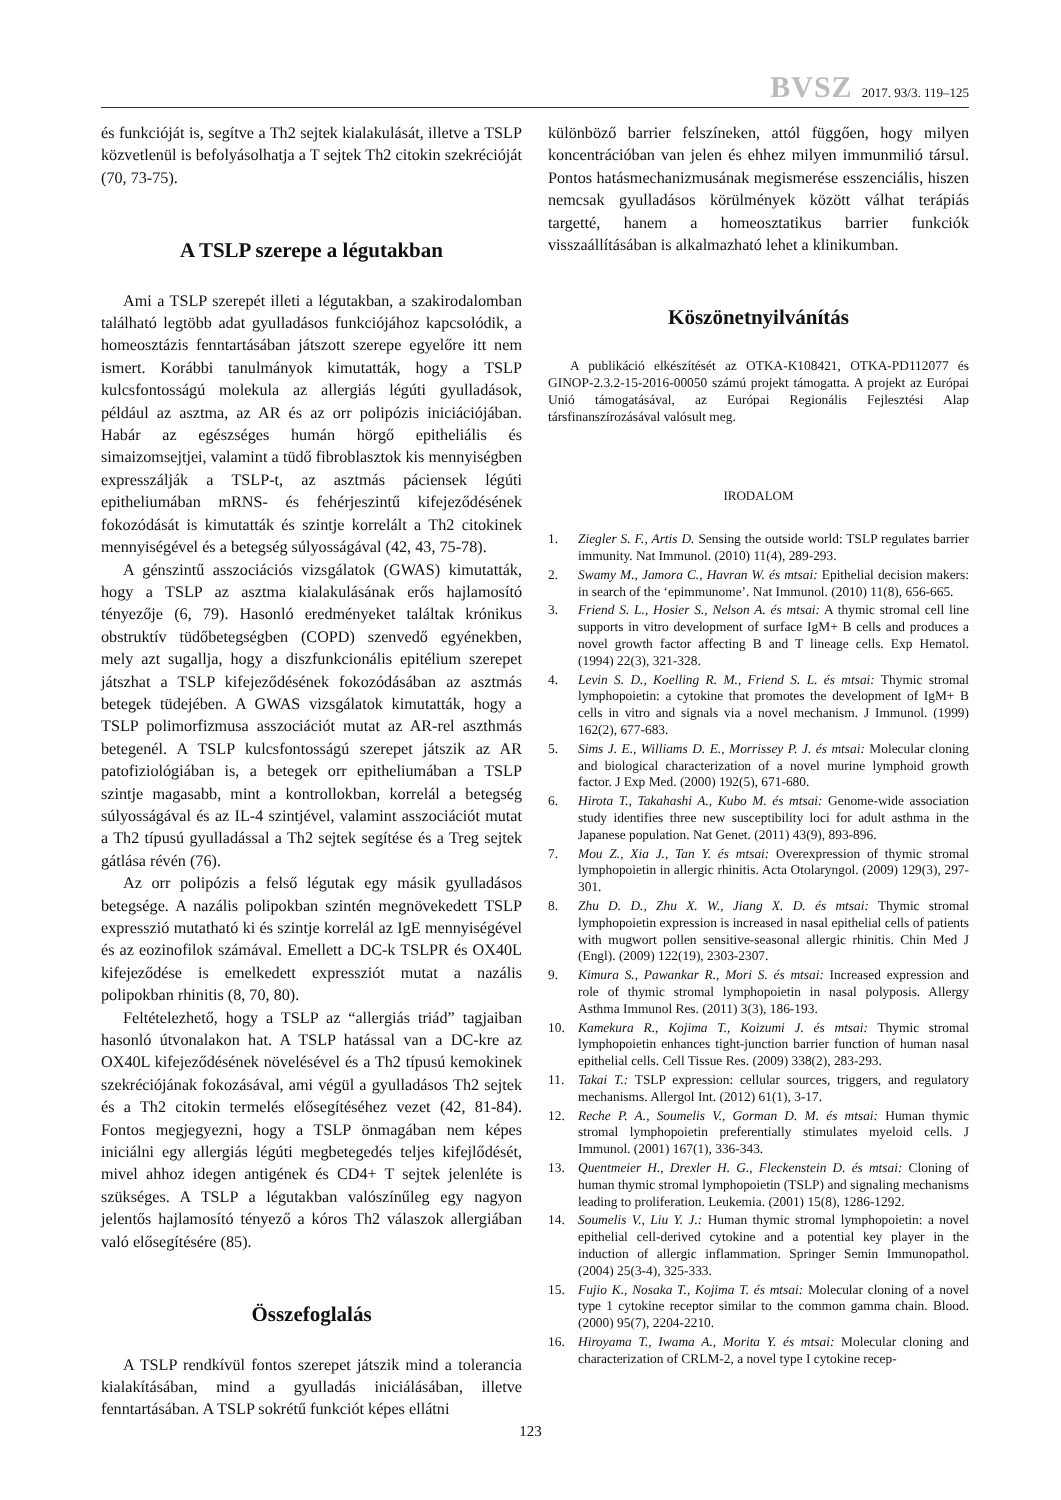BVSZ 2017. 93/3. 119–125
és funkcióját is, segítve a Th2 sejtek kialakulását, illetve a TSLP közvetlenül is befolyásolhatja a T sejtek Th2 citokin szekrécióját (70, 73-75).
A TSLP szerepe a légutakban
Ami a TSLP szerepét illeti a légutakban, a szakirodalomban található legtöbb adat gyulladásos funkciójához kapcsolódik, a homeosztázis fenntartásában játszott szerepe egyelőre itt nem ismert. Korábbi tanulmányok kimutatták, hogy a TSLP kulcsfontosságú molekula az allergiás légúti gyulladások, például az asztma, az AR és az orr polipózis iniciációjában. Habár az egészséges humán hörgő epitheliális és simaizomsejtjei, valamint a tüdő fibroblasztok kis mennyiségben expresszálják a TSLP-t, az asztmás páciensek légúti epitheliumában mRNS- és fehérjeszintű kifejeződésének fokozódását is kimutatták és szintje korrelált a Th2 citokinek mennyiségével és a betegség súlyosságával (42, 43, 75-78).
A génszintű asszociációs vizsgálatok (GWAS) kimutatták, hogy a TSLP az asztma kialakulásának erős hajlamosító tényezője (6, 79). Hasonló eredményeket találtak krónikus obstruktív tüdőbetegségben (COPD) szenvedő egyénekben, mely azt sugallja, hogy a diszfunkcionális epitélium szerepet játszhat a TSLP kifejeződésének fokozódásában az asztmás betegek tüdejében. A GWAS vizsgálatok kimutatták, hogy a TSLP polimorfizmusa asszociációt mutat az AR-rel aszthmás betegenél. A TSLP kulcsfontosságú szerepet játszik az AR patofiziológiában is, a betegek orr epitheliumában a TSLP szintje magasabb, mint a kontrollokban, korrelál a betegség súlyosságával és az IL-4 szintjével, valamint asszociációt mutat a Th2 típusú gyulladással a Th2 sejtek segítése és a Treg sejtek gátlása révén (76).
Az orr polipózis a felső légutak egy másik gyulladásos betegsége. A nazális polipokban szintén megnövekedett TSLP expresszió mutatható ki és szintje korrelál az IgE mennyiségével és az eozinofilok számával. Emellett a DC-k TSLPR és OX40L kifejeződése is emelkedett expressziót mutat a nazális polipokban rhinitis (8, 70, 80).
Feltételezhető, hogy a TSLP az “allergiás triád” tagjaiban hasonló útvonalakon hat. A TSLP hatással van a DC-kre az OX40L kifejeződésének növelésével és a Th2 típusú kemokinek szekréciójának fokozásával, ami végül a gyulladásos Th2 sejtek és a Th2 citokin termelés elősegítéséhez vezet (42, 81-84). Fontos megjegyezni, hogy a TSLP önmagában nem képes iniciálni egy allergiás légúti megbetegedés teljes kifejlődését, mivel ahhoz idegen antigének és CD4+ T sejtek jelenléte is szükséges. A TSLP a légutakban valószínűleg egy nagyon jelentős hajlamosító tényező a kóros Th2 válaszok allergiában való elősegítésére (85).
Összefoglalás
A TSLP rendkívül fontos szerepet játszik mind a tolerancia kialakításában, mind a gyulladás iniciálásában, illetve fenntartásában. A TSLP sokrétű funkciót képes ellátni
különböző barrier felszíneken, attól függően, hogy milyen koncentrációban van jelen és ehhez milyen immunmilió társul. Pontos hatásmechanizmusának megismerése esszenciális, hiszen nemcsak gyulladásos körülmények között válhat terápiás targetté, hanem a homeosztatikus barrier funkciók visszaállításában is alkalmazható lehet a klinikumban.
Köszönetnyilvánítás
A publikáció elkészítését az OTKA-K108421, OTKA-PD112077 és GINOP-2.3.2-15-2016-00050 számú projekt támogatta. A projekt az Európai Unió támogatásával, az Európai Regionális Fejlesztési Alap társfinanszírozásával valósult meg.
IRODALOM
1. Ziegler S. F., Artis D. Sensing the outside world: TSLP regulates barrier immunity. Nat Immunol. (2010) 11(4), 289-293.
2. Swamy M., Jamora C., Havran W. és mtsai: Epithelial decision makers: in search of the ‘epimmunome’. Nat Immunol. (2010) 11(8), 656-665.
3. Friend S. L., Hosier S., Nelson A. és mtsai: A thymic stromal cell line supports in vitro development of surface IgM+ B cells and produces a novel growth factor affecting B and T lineage cells. Exp Hematol. (1994) 22(3), 321-328.
4. Levin S. D., Koelling R. M., Friend S. L. és mtsai: Thymic stromal lymphopoietin: a cytokine that promotes the development of IgM+ B cells in vitro and signals via a novel mechanism. J Immunol. (1999) 162(2), 677-683.
5. Sims J. E., Williams D. E., Morrissey P. J. és mtsai: Molecular cloning and biological characterization of a novel murine lymphoid growth factor. J Exp Med. (2000) 192(5), 671-680.
6. Hirota T., Takahashi A., Kubo M. és mtsai: Genome-wide association study identifies three new susceptibility loci for adult asthma in the Japanese population. Nat Genet. (2011) 43(9), 893-896.
7. Mou Z., Xia J., Tan Y. és mtsai: Overexpression of thymic stromal lymphopoietin in allergic rhinitis. Acta Otolaryngol. (2009) 129(3), 297-301.
8. Zhu D. D., Zhu X. W., Jiang X. D. és mtsai: Thymic stromal lymphopoietin expression is increased in nasal epithelial cells of patients with mugwort pollen sensitive-seasonal allergic rhinitis. Chin Med J (Engl). (2009) 122(19), 2303-2307.
9. Kimura S., Pawankar R., Mori S. és mtsai: Increased expression and role of thymic stromal lymphopoietin in nasal polyposis. Allergy Asthma Immunol Res. (2011) 3(3), 186-193.
10. Kamekura R., Kojima T., Koizumi J. és mtsai: Thymic stromal lymphopoietin enhances tight-junction barrier function of human nasal epithelial cells. Cell Tissue Res. (2009) 338(2), 283-293.
11. Takai T.: TSLP expression: cellular sources, triggers, and regulatory mechanisms. Allergol Int. (2012) 61(1), 3-17.
12. Reche P. A., Soumelis V., Gorman D. M. és mtsai: Human thymic stromal lymphopoietin preferentially stimulates myeloid cells. J Immunol. (2001) 167(1), 336-343.
13. Quentmeier H., Drexler H. G., Fleckenstein D. és mtsai: Cloning of human thymic stromal lymphopoietin (TSLP) and signaling mechanisms leading to proliferation. Leukemia. (2001) 15(8), 1286-1292.
14. Soumelis V., Liu Y. J.: Human thymic stromal lymphopoietin: a novel epithelial cell-derived cytokine and a potential key player in the induction of allergic inflammation. Springer Semin Immunopathol. (2004) 25(3-4), 325-333.
15. Fujio K., Nosaka T., Kojima T. és mtsai: Molecular cloning of a novel type 1 cytokine receptor similar to the common gamma chain. Blood. (2000) 95(7), 2204-2210.
16. Hiroyama T., Iwama A., Morita Y. és mtsai: Molecular cloning and characterization of CRLM-2, a novel type I cytokine recep-
123